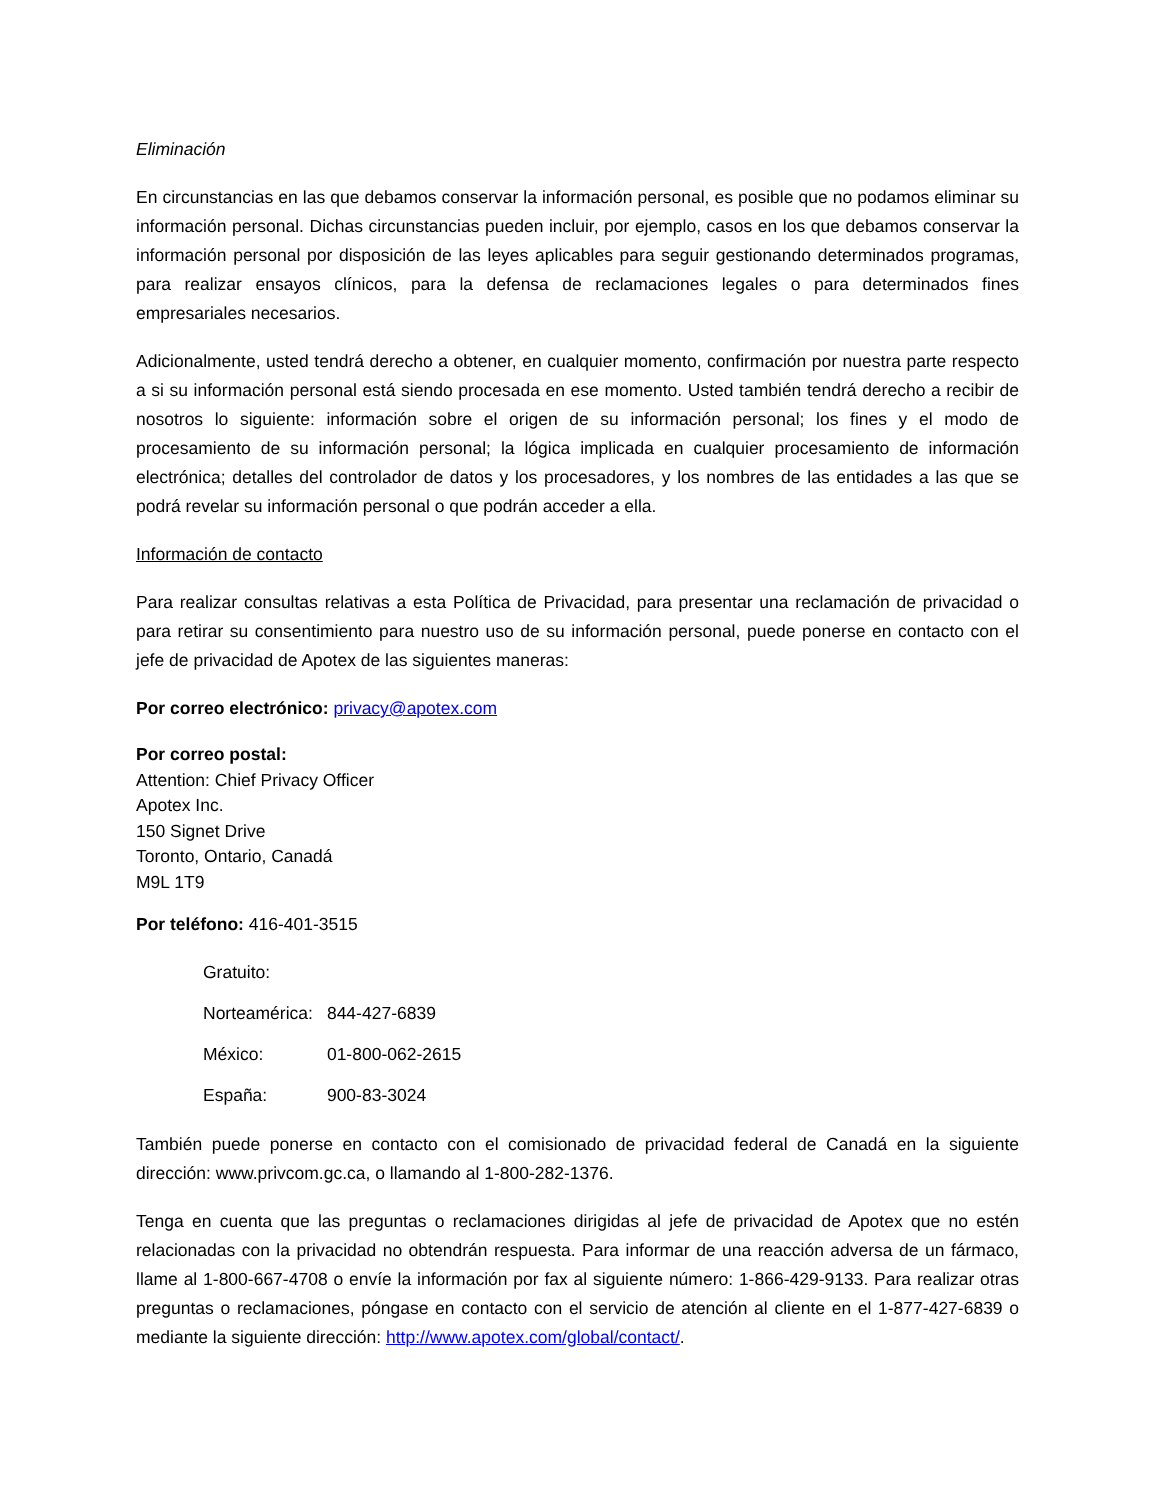Eliminación
En circunstancias en las que debamos conservar la información personal, es posible que no podamos eliminar su información personal. Dichas circunstancias pueden incluir, por ejemplo, casos en los que debamos conservar la información personal por disposición de las leyes aplicables para seguir gestionando determinados programas, para realizar ensayos clínicos, para la defensa de reclamaciones legales o para determinados fines empresariales necesarios.
Adicionalmente, usted tendrá derecho a obtener, en cualquier momento, confirmación por nuestra parte respecto a si su información personal está siendo procesada en ese momento. Usted también tendrá derecho a recibir de nosotros lo siguiente: información sobre el origen de su información personal; los fines y el modo de procesamiento de su información personal; la lógica implicada en cualquier procesamiento de información electrónica; detalles del controlador de datos y los procesadores, y los nombres de las entidades a las que se podrá revelar su información personal o que podrán acceder a ella.
Información de contacto
Para realizar consultas relativas a esta Política de Privacidad, para presentar una reclamación de privacidad o para retirar su consentimiento para nuestro uso de su información personal, puede ponerse en contacto con el jefe de privacidad de Apotex de las siguientes maneras:
Por correo electrónico: privacy@apotex.com
Por correo postal:
Attention: Chief Privacy Officer
Apotex Inc.
150 Signet Drive
Toronto, Ontario, Canadá
M9L 1T9
Por teléfono: 416-401-3515
| Gratuito: | |
| Norteamérica: | 844-427-6839 |
| México: | 01-800-062-2615 |
| España: | 900-83-3024 |
También puede ponerse en contacto con el comisionado de privacidad federal de Canadá en la siguiente dirección: www.privcom.gc.ca, o llamando al 1-800-282-1376.
Tenga en cuenta que las preguntas o reclamaciones dirigidas al jefe de privacidad de Apotex que no estén relacionadas con la privacidad no obtendrán respuesta. Para informar de una reacción adversa de un fármaco, llame al 1-800-667-4708 o envíe la información por fax al siguiente número: 1-866-429-9133. Para realizar otras preguntas o reclamaciones, póngase en contacto con el servicio de atención al cliente en el 1-877-427-6839 o mediante la siguiente dirección: http://www.apotex.com/global/contact/.